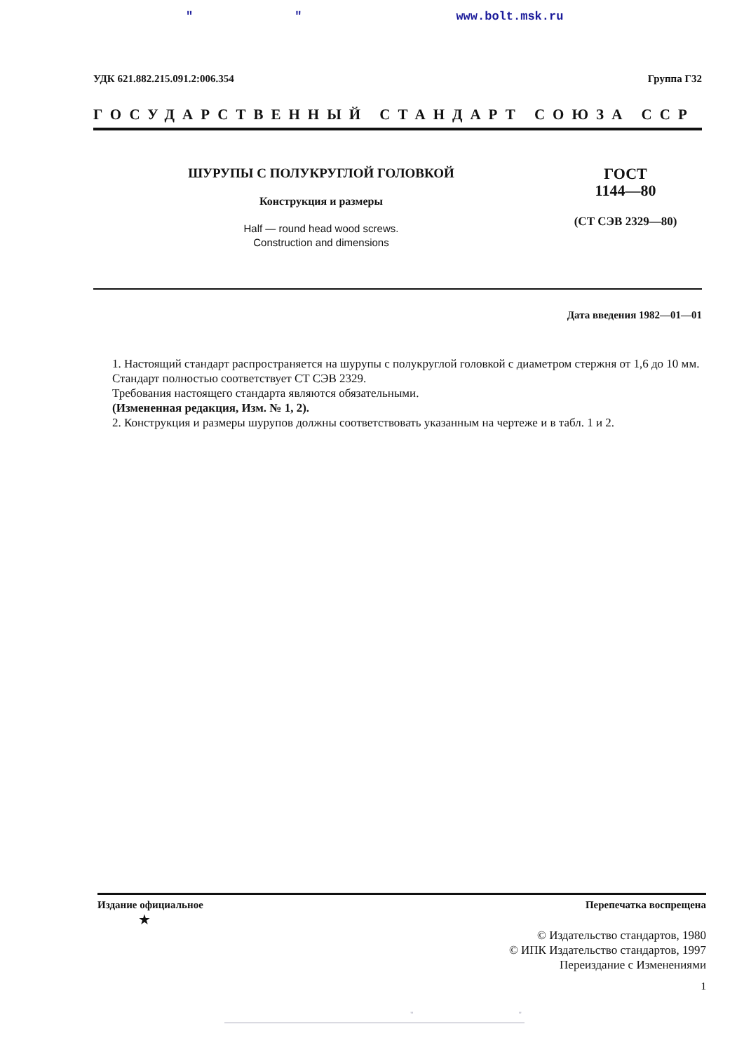" " www.bolt.msk.ru
УДК 621.882.215.091.2:006.354 Группа Г32
ГОСУДАРСТВЕННЫЙ СТАНДАРТ СОЮЗА ССР
ШУРУПЫ С ПОЛУКРУГЛОЙ ГОЛОВКОЙ
Конструкция и размеры
Half — round head wood screws.
Construction and dimensions
ГОСТ
1144—80
(СТ СЭВ 2329—80)
Дата введения 1982—01—01
1. Настоящий стандарт распространяется на шурупы с полукруглой головкой с диаметром стержня от 1,6 до 10 мм.
Стандарт полностью соответствует СТ СЭВ 2329.
Требования настоящего стандарта являются обязательными.
(Измененная редакция, Изм. № 1, 2).
2. Конструкция и размеры шурупов должны соответствовать указанным на чертеже и в табл. 1 и 2.
Издание официальное Перепечатка воспрещена
★
© Издательство стандартов, 1980
© ИПК Издательство стандартов, 1997
Переиздание с Изменениями
1
" "